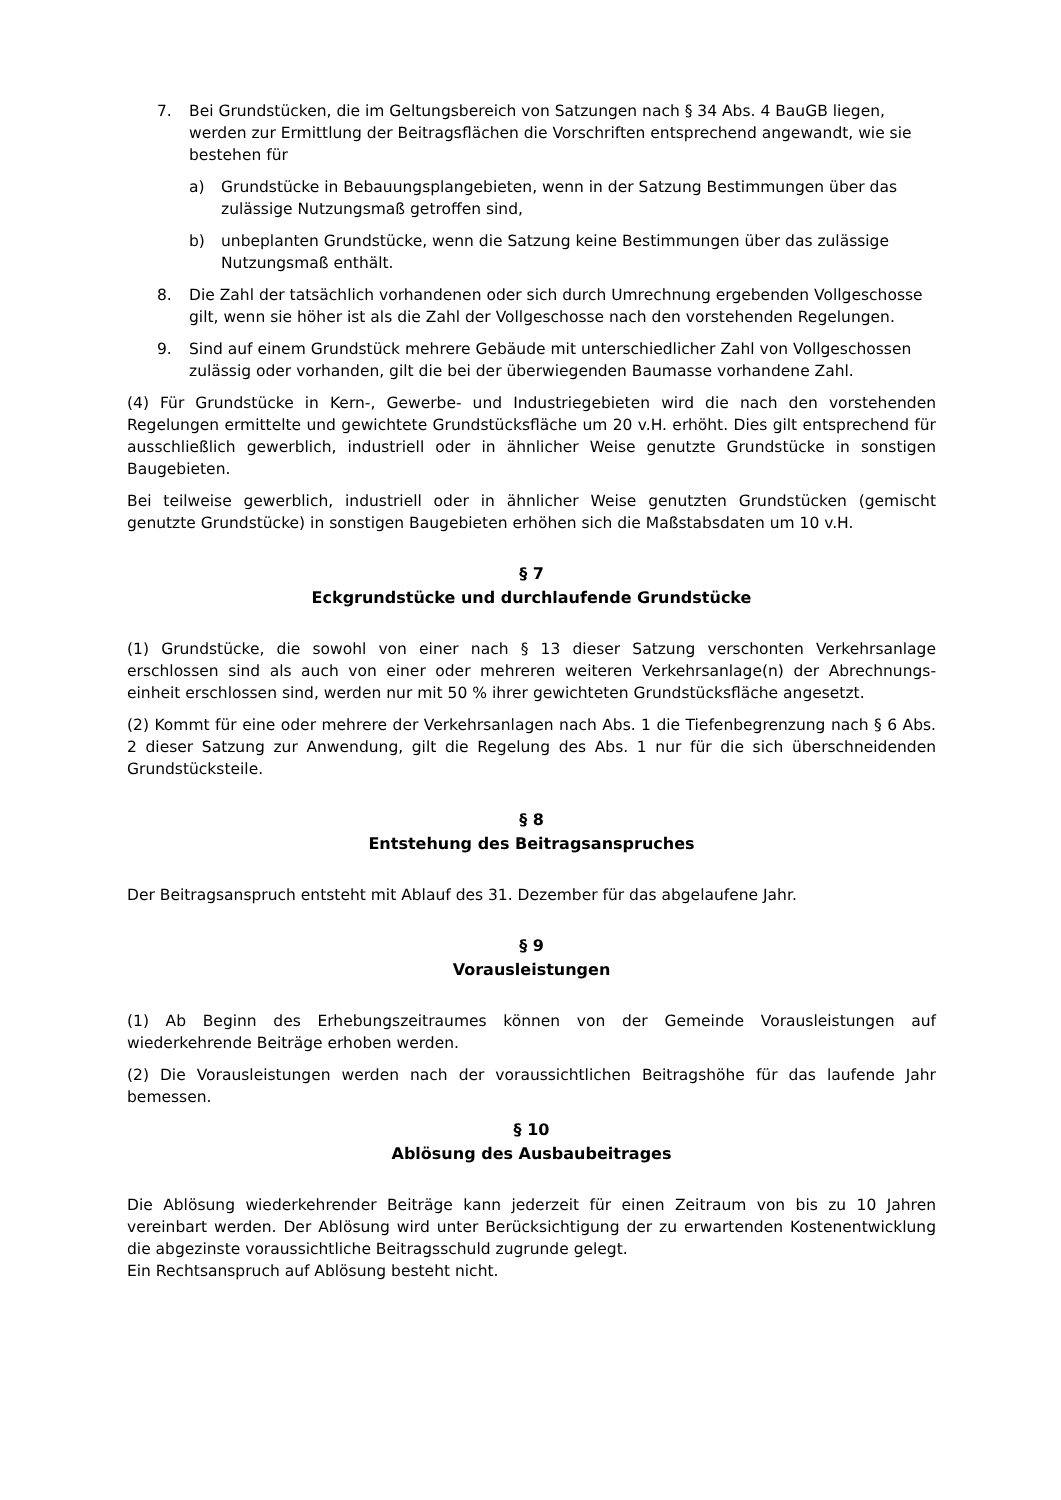7. Bei Grundstücken, die im Geltungsbereich von Satzungen nach § 34 Abs. 4 BauGB liegen, werden zur Ermittlung der Beitragsflächen die Vorschriften entsprechend angewandt, wie sie bestehen für
a) Grundstücke in Bebauungsplangebieten, wenn in der Satzung Bestimmungen über das zulässige Nutzungsmaß getroffen sind,
b) unbeplanten Grundstücke, wenn die Satzung keine Bestimmungen über das zulässige Nutzungsmaß enthält.
8. Die Zahl der tatsächlich vorhandenen oder sich durch Umrechnung ergebenden Vollgeschosse gilt, wenn sie höher ist als die Zahl der Vollgeschosse nach den vorstehenden Regelungen.
9. Sind auf einem Grundstück mehrere Gebäude mit unterschiedlicher Zahl von Vollgeschossen zulässig oder vorhanden, gilt die bei der überwiegenden Baumasse vorhandene Zahl.
(4) Für Grundstücke in Kern-, Gewerbe- und Industriegebieten wird die nach den vorstehenden Regelungen ermittelte und gewichtete Grundstücksfläche um 20 v.H. erhöht. Dies gilt entsprechend für ausschließlich gewerblich, industriell oder in ähnlicher Weise genutzte Grundstücke in sonstigen Baugebieten.
Bei teilweise gewerblich, industriell oder in ähnlicher Weise genutzten Grundstücken (gemischt genutzte Grundstücke) in sonstigen Baugebieten erhöhen sich die Maßstabsdaten um 10 v.H.
§ 7
Eckgrundstücke und durchlaufende Grundstücke
(1) Grundstücke, die sowohl von einer nach § 13 dieser Satzung verschonten Verkehrsanlage erschlossen sind als auch von einer oder mehreren weiteren Verkehrsanlage(n) der Abrechnungs-einheit erschlossen sind, werden nur mit 50 % ihrer gewichteten Grundstücksfläche angesetzt.
(2) Kommt für eine oder mehrere der Verkehrsanlagen nach Abs. 1 die Tiefenbegrenzung nach § 6 Abs. 2 dieser Satzung zur Anwendung, gilt die Regelung des Abs. 1 nur für die sich überschneidenden Grundstücksteile.
§ 8
Entstehung des Beitragsanspruches
Der Beitragsanspruch entsteht mit Ablauf des 31. Dezember für das abgelaufene Jahr.
§ 9
Vorausleistungen
(1) Ab Beginn des Erhebungszeitraumes können von der Gemeinde Vorausleistungen auf wiederkehrende Beiträge erhoben werden.
(2) Die Vorausleistungen werden nach der voraussichtlichen Beitragshöhe für das laufende Jahr bemessen.
§ 10
Ablösung des Ausbaubeitrages
Die Ablösung wiederkehrender Beiträge kann jederzeit für einen Zeitraum von bis zu 10 Jahren vereinbart werden. Der Ablösung wird unter Berücksichtigung der zu erwartenden Kostenentwicklung die abgezinste voraussichtliche Beitragsschuld zugrunde gelegt.
Ein Rechtsanspruch auf Ablösung besteht nicht.